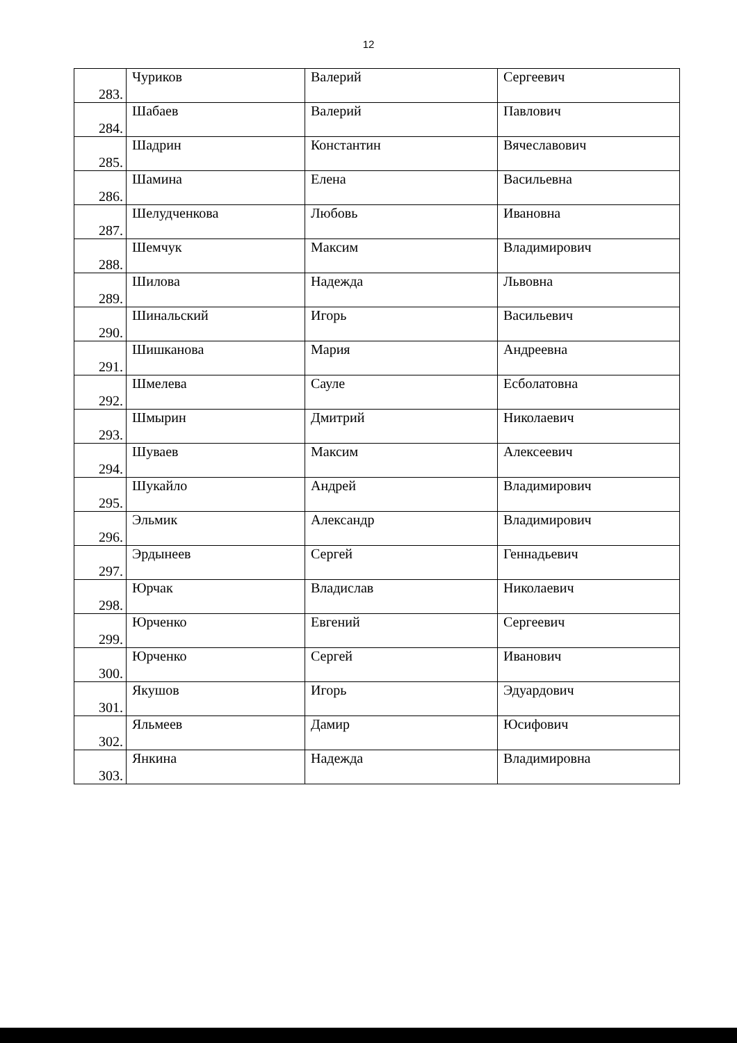12
| 283. | Чуриков | Валерий | Сергеевич |
| 284. | Шабаев | Валерий | Павлович |
| 285. | Шадрин | Константин | Вячеславович |
| 286. | Шамина | Елена | Васильевна |
| 287. | Шелудченкова | Любовь | Ивановна |
| 288. | Шемчук | Максим | Владимирович |
| 289. | Шилова | Надежда | Львовна |
| 290. | Шинальский | Игорь | Васильевич |
| 291. | Шишканова | Мария | Андреевна |
| 292. | Шмелева | Сауле | Есболатовна |
| 293. | Шмырин | Дмитрий | Николаевич |
| 294. | Шуваев | Максим | Алексеевич |
| 295. | Шукайло | Андрей | Владимирович |
| 296. | Эльмик | Александр | Владимирович |
| 297. | Эрдынеев | Сергей | Геннадьевич |
| 298. | Юрчак | Владислав | Николаевич |
| 299. | Юрченко | Евгений | Сергеевич |
| 300. | Юрченко | Сергей | Иванович |
| 301. | Якушов | Игорь | Эдуардович |
| 302. | Яльмеев | Дамир | Юсифович |
| 303. | Янкина | Надежда | Владимировна |